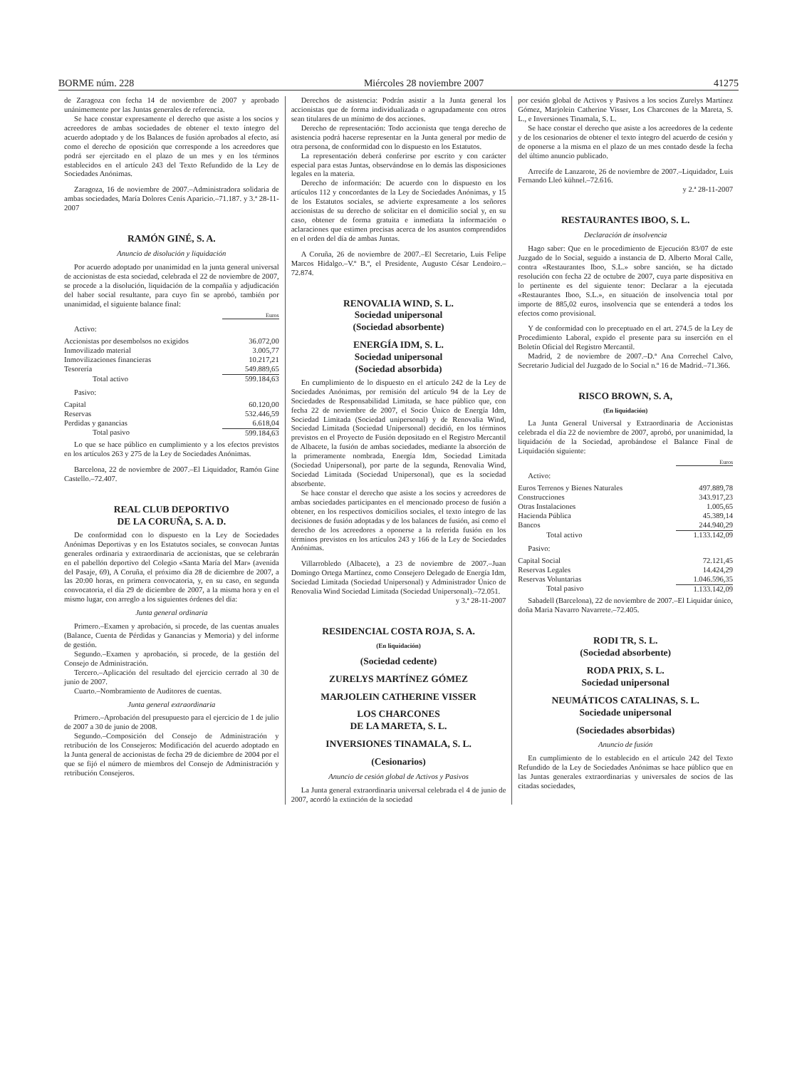BORME núm. 228 Miércoles 28 noviembre 2007 41275
de Zaragoza con fecha 14 de noviembre de 2007 y aprobado unánimemente por las Juntas generales de referencia.
Se hace constar expresamente el derecho que asiste a los socios y acreedores de ambas sociedades de obtener el texto íntegro del acuerdo adoptado y de los Balances de fusión aprobados al efecto, así como el derecho de oposición que corresponde a los acreedores que podrá ser ejercitado en el plazo de un mes y en los términos establecidos en el artículo 243 del Texto Refundido de la Ley de Sociedades Anónimas.
Zaragoza, 16 de noviembre de 2007.–Administradora solidaria de ambas sociedades, María Dolores Cenís Aparicio.–71.187. y 3.ª 28-11-2007
RAMÓN GINÉ, S. A.
Anuncio de disolución y liquidación
Por acuerdo adoptado por unanimidad en la junta general universal de accionistas de esta sociedad, celebrada el 22 de noviembre de 2007, se procede a la disolución, liquidación de la compañía y adjudicación del haber social resultante, para cuyo fin se aprobó, también por unanimidad, el siguiente balance final:
| | Euros |
| Activo: | |
| Accionistas por desembolsos no exigidos | 36.072,00 |
| Inmovilizado material | 3.005,77 |
| Inmovilizaciones financieras | 10.217,21 |
| Tesorería | 549.889,65 |
| Total activo | 599.184,63 |
| Pasivo: | |
| Capital | 60.120,00 |
| Reservas | 532.446,59 |
| Perdidas y ganancias | 6.618,04 |
| Total pasivo | 599.184,63 |
Lo que se hace público en cumplimiento y a los efectos previstos en los artículos 263 y 275 de la Ley de Sociedades Anónimas.
Barcelona, 22 de noviembre de 2007.–El Liquidador, Ramón Gine Castello.–72.407.
REAL CLUB DEPORTIVO
DE LA CORUÑA, S. A. D.
De conformidad con lo dispuesto en la Ley de Sociedades Anónimas Deportivas y en los Estatutos sociales, se convocan Juntas generales ordinaria y extraordinaria de accionistas, que se celebrarán en el pabellón deportivo del Colegio «Santa María del Mar» (avenida del Pasaje, 69), A Coruña, el próximo día 28 de diciembre de 2007, a las 20:00 horas, en primera convocatoria, y, en su caso, en segunda convocatoria, el día 29 de diciembre de 2007, a la misma hora y en el mismo lugar, con arreglo a los siguientes órdenes del día:
Junta general ordinaria
Primero.–Examen y aprobación, si procede, de las cuentas anuales (Balance, Cuenta de Pérdidas y Ganancias y Memoria) y del informe de gestión.
Segundo.–Examen y aprobación, si procede, de la gestión del Consejo de Administración.
Tercero.–Aplicación del resultado del ejercicio cerrado al 30 de junio de 2007.
Cuarto.–Nombramiento de Auditores de cuentas.
Junta general extraordinaria
Primero.–Aprobación del presupuesto para el ejercicio de 1 de julio de 2007 a 30 de junio de 2008.
Segundo.–Composición del Consejo de Administración y retribución de los Consejeros: Modificación del acuerdo adoptado en la Junta general de accionistas de fecha 29 de diciembre de 2004 por el que se fijó el número de miembros del Consejo de Administración y retribución Consejeros.
Derechos de asistencia: Podrán asistir a la Junta general los accionistas que de forma individualizada o agrupadamente con otros sean titulares de un mínimo de dos acciones.
Derecho de representación: Todo accionista que tenga derecho de asistencia podrá hacerse representar en la Junta general por medio de otra persona, de conformidad con lo dispuesto en los Estatutos.
La representación deberá conferirse por escrito y con carácter especial para estas Juntas, observándose en lo demás las disposiciones legales en la materia.
Derecho de información: De acuerdo con lo dispuesto en los artículos 112 y concordantes de la Ley de Sociedades Anónimas, y 15 de los Estatutos sociales, se advierte expresamente a los señores accionistas de su derecho de solicitar en el domicilio social y, en su caso, obtener de forma gratuita e inmediata la información o aclaraciones que estimen precisas acerca de los asuntos comprendidos en el orden del día de ambas Juntas.
A Coruña, 26 de noviembre de 2007.–El Secretario, Luis Felipe Marcos Hidalgo.–V.º B.º, el Presidente, Augusto César Lendoiro.–72.874.
RENOVALIA WIND, S. L.
Sociedad unipersonal
(Sociedad absorbente)
ENERGÍA IDM, S. L.
Sociedad unipersonal
(Sociedad absorbida)
En cumplimiento de lo dispuesto en el artículo 242 de la Ley de Sociedades Anónimas, por remisión del artículo 94 de la Ley de Sociedades de Responsabilidad Limitada, se hace público que, con fecha 22 de noviembre de 2007, el Socio Único de Energía Idm, Sociedad Limitada (Sociedad unipersonal) y de Renovalia Wind, Sociedad Limitada (Sociedad Unipersonal) decidió, en los términos previstos en el Proyecto de Fusión depositado en el Registro Mercantil de Albacete, la fusión de ambas sociedades, mediante la absorción de la primeramente nombrada, Energía Idm, Sociedad Limitada (Sociedad Unipersonal), por parte de la segunda, Renovalia Wind, Sociedad Limitada (Sociedad Unipersonal), que es la sociedad absorbente.
Se hace constar el derecho que asiste a los socios y acreedores de ambas sociedades participantes en el mencionado proceso de fusión a obtener, en los respectivos domicilios sociales, el texto íntegro de las decisiones de fusión adoptadas y de los balances de fusión, así como el derecho de los acreedores a oponerse a la referida fusión en los términos previstos en los artículos 243 y 166 de la Ley de Sociedades Anónimas.
Villarrobledo (Albacete), a 23 de noviembre de 2007.–Juan Domingo Ortega Martínez, como Consejero Delegado de Energía Idm, Sociedad Limitada (Sociedad Unipersonal) y Administrador Único de Renovalia Wind Sociedad Limitada (Sociedad Unipersonal).–72.051.
y 3.ª 28-11-2007
RESIDENCIAL COSTA ROJA, S. A.
(En liquidación)
(Sociedad cedente)
ZURELYS MARTÍNEZ GÓMEZ
MARJOLEIN CATHERINE VISSER
LOS CHARCONES
DE LA MARETA, S. L.
INVERSIONES TINAMALA, S. L.
(Cesionarios)
Anuncio de cesión global de Activos y Pasivos
La Junta general extraordinaria universal celebrada el 4 de junio de 2007, acordó la extinción de la sociedad
por cesión global de Activos y Pasivos a los socios Zurelys Martínez Gómez, Marjolein Catherine Visser, Los Charcones de la Mareta, S. L., e Inversiones Tinamala, S. L.
Se hace constar el derecho que asiste a los acreedores de la cedente y de los cesionarios de obtener el texto íntegro del acuerdo de cesión y de oponerse a la misma en el plazo de un mes contado desde la fecha del último anuncio publicado.
Arrecife de Lanzarote, 26 de noviembre de 2007.–Liquidador, Luis Fernando Lleó kühnel.–72.616.
y 2.ª 28-11-2007
RESTAURANTES IBOO, S. L.
Declaración de insolvencia
Hago saber: Que en le procedimiento de Ejecución 83/07 de este Juzgado de lo Social, seguido a instancia de D. Alberto Moral Calle, contra «Restaurantes Iboo, S.L.» sobre sanción, se ha dictado resolución con fecha 22 de octubre de 2007, cuya parte dispositiva en lo pertinente es del siguiente tenor: Declarar a la ejecutada «Restaurantes Iboo, S.L.», en situación de insolvencia total por importe de 885,02 euros, insolvencia que se entenderá a todos los efectos como provisional.
Y de conformidad con lo preceptuado en el art. 274.5 de la Ley de Procedimiento Laboral, expido el presente para su inserción en el Boletín Oficial del Registro Mercantil.
Madrid, 2 de noviembre de 2007.–D.ª Ana Correchel Calvo, Secretario Judicial del Juzgado de lo Social n.º 16 de Madrid.–71.366.
RISCO BROWN, S. A,
(En liquidación)
La Junta General Universal y Extraordinaria de Accionistas celebrada el día 22 de noviembre de 2007, aprobó, por unanimidad, la liquidación de la Sociedad, aprobándose el Balance Final de Liquidación siguiente:
| | Euros |
| Activo: | |
| Euros Terrenos y Bienes Naturales | 497.889,78 |
| Construcciones | 343.917,23 |
| Otras Instalaciones | 1.005,65 |
| Hacienda Pública | 45.389,14 |
| Bancos | 244.940,29 |
| Total activo | 1.133.142,09 |
| Pasivo: | |
| Capital Social | 72.121,45 |
| Reservas Legales | 14.424,29 |
| Reservas Voluntarias | 1.046.596,35 |
| Total pasivo | 1.133.142,09 |
Sabadell (Barcelona), 22 de noviembre de 2007.–El Liquidar único, doña Maria Navarro Navarrete.–72.405.
RODI TR, S. L.
(Sociedad absorbente)
RODA PRIX, S. L.
Sociedad unipersonal
NEUMÁTICOS CATALINAS, S. L.
Sociedade unipersonal
(Sociedades absorbidas)
Anuncio de fusión
En cumplimiento de lo establecido en el artículo 242 del Texto Refundido de la Ley de Sociedades Anónimas se hace público que en las Juntas generales extraordinarias y universales de socios de las citadas sociedades,